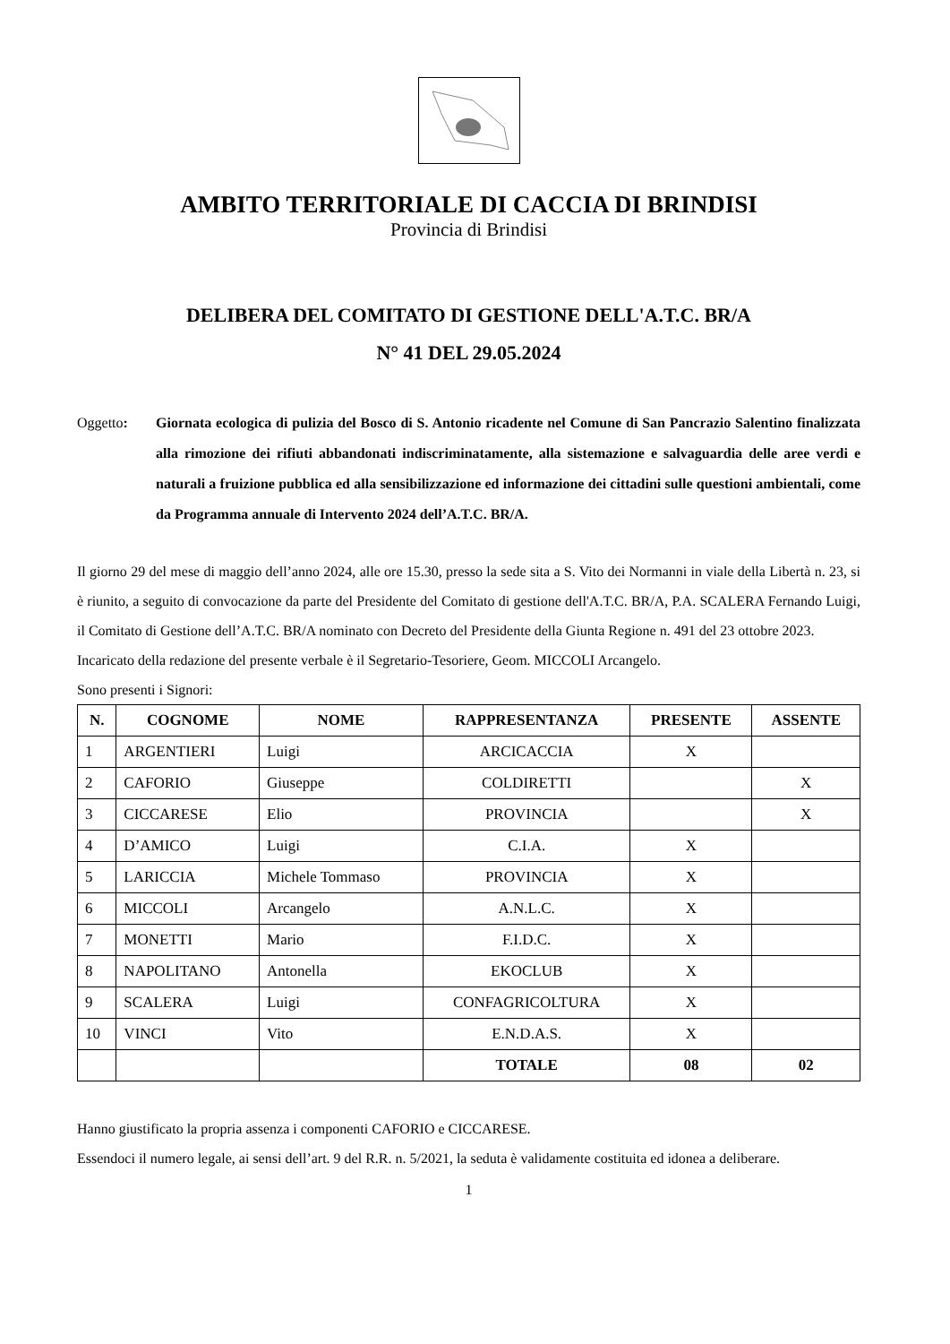AMBITO TERRITORIALE DI CACCIA DI BRINDISI
Provincia di Brindisi
DELIBERA DEL COMITATO DI GESTIONE DELL'A.T.C. BR/A
N° 41 DEL 29.05.2024
Oggetto: Giornata ecologica di pulizia del Bosco di S. Antonio ricadente nel Comune di San Pancrazio Salentino finalizzata alla rimozione dei rifiuti abbandonati indiscriminatamente, alla sistemazione e salvaguardia delle aree verdi e naturali a fruizione pubblica ed alla sensibilizzazione ed informazione dei cittadini sulle questioni ambientali, come da Programma annuale di Intervento 2024 dell’A.T.C. BR/A.
Il giorno 29 del mese di maggio dell’anno 2024, alle ore 15.30, presso la sede sita a S. Vito dei Normanni in viale della Libertà n. 23, si è riunito, a seguito di convocazione da parte del Presidente del Comitato di gestione dell'A.T.C. BR/A, P.A. SCALERA Fernando Luigi, il Comitato di Gestione dell’A.T.C. BR/A nominato con Decreto del Presidente della Giunta Regione n. 491 del 23 ottobre 2023.
Incaricato della redazione del presente verbale è il Segretario-Tesoriere, Geom. MICCOLI Arcangelo.
Sono presenti i Signori:
| N. | COGNOME | NOME | RAPPRESENTANZA | PRESENTE | ASSENTE |
| --- | --- | --- | --- | --- | --- |
| 1 | ARGENTIERI | Luigi | ARCICACCIA | X | |
| 2 | CAFORIO | Giuseppe | COLDIRETTI | | X |
| 3 | CICCARESE | Elio | PROVINCIA | | X |
| 4 | D’AMICO | Luigi | C.I.A. | X | |
| 5 | LARICCIA | Michele Tommaso | PROVINCIA | X | |
| 6 | MICCOLI | Arcangelo | A.N.L.C. | X | |
| 7 | MONETTI | Mario | F.I.D.C. | X | |
| 8 | NAPOLITANO | Antonella | EKOCLUB | X | |
| 9 | SCALERA | Luigi | CONFAGRICOLTURA | X | |
| 10 | VINCI | Vito | E.N.D.A.S. | X | |
| | | | TOTALE | 08 | 02 |
Hanno giustificato la propria assenza i componenti CAFORIO e CICCARESE.
Essendoci il numero legale, ai sensi dell’art. 9 del R.R. n. 5/2021, la seduta è validamente costituita ed idonea a deliberare.
1